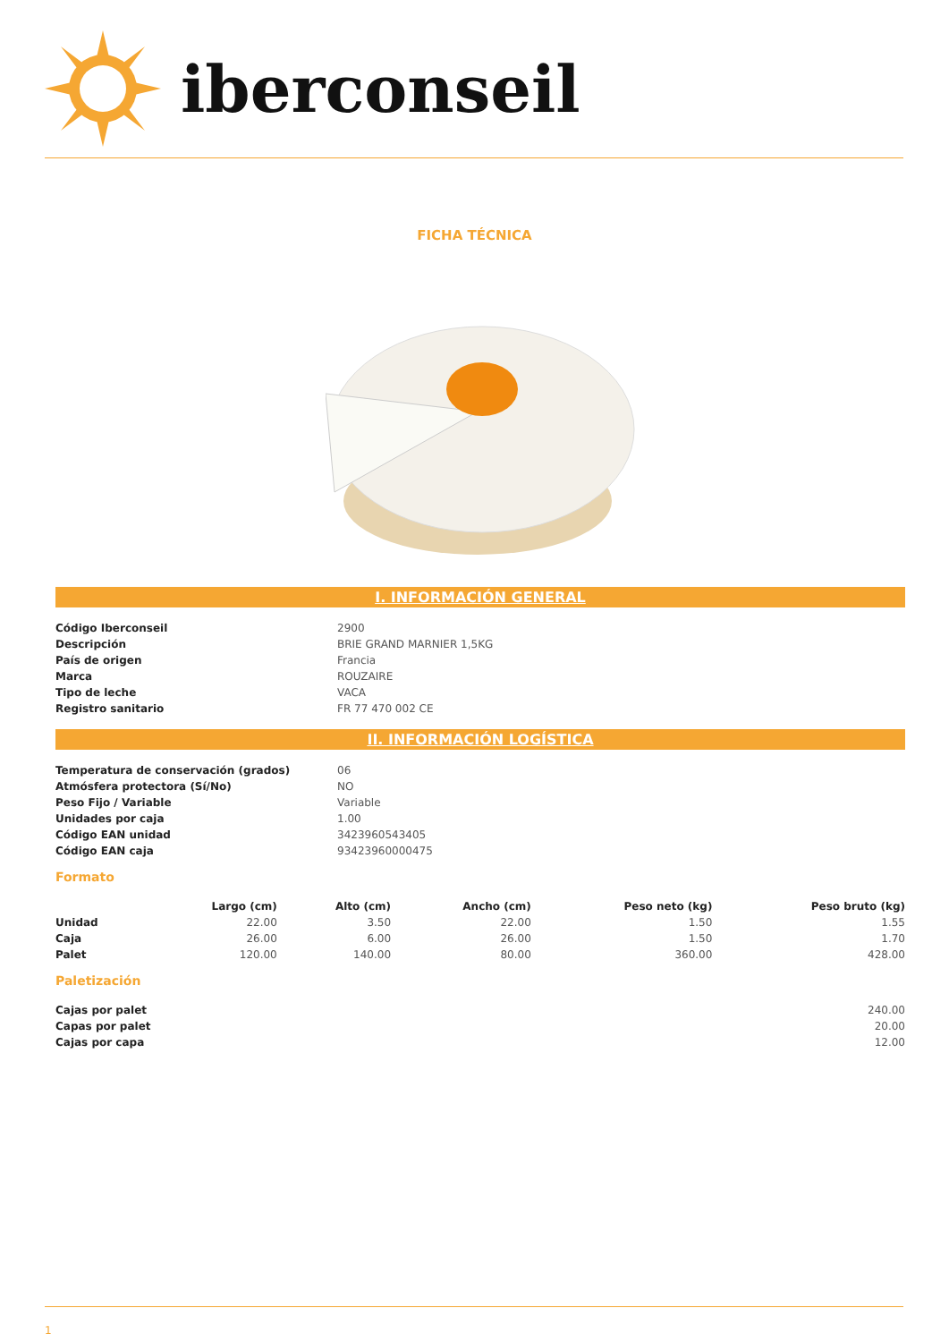iberconseil
FICHA TÉCNICA
I. INFORMACIÓN GENERAL
| Código Iberconseil | 2900 |
| Descripción | BRIE GRAND MARNIER 1,5KG |
| País de origen | Francia |
| Marca | ROUZAIRE |
| Tipo de leche | VACA |
| Registro sanitario | FR 77 470 002 CE |
II. INFORMACIÓN LOGÍSTICA
| Temperatura de conservación (grados) | 06 |
| Atmósfera protectora (Sí/No) | NO |
| Peso Fijo / Variable | Variable |
| Unidades por caja | 1.00 |
| Código EAN unidad | 3423960543405 |
| Código EAN caja | 93423960000475 |
Formato
| | Largo (cm) | Alto (cm) | Ancho (cm) | Peso neto (kg) | Peso bruto (kg) |
| --- | --- | --- | --- | --- | --- |
| Unidad | 22.00 | 3.50 | 22.00 | 1.50 | 1.55 |
| Caja | 26.00 | 6.00 | 26.00 | 1.50 | 1.70 |
| Palet | 120.00 | 140.00 | 80.00 | 360.00 | 428.00 |
Paletización
| Cajas por palet | 240.00 |
| Capas por palet | 20.00 |
| Cajas por capa | 12.00 |
1